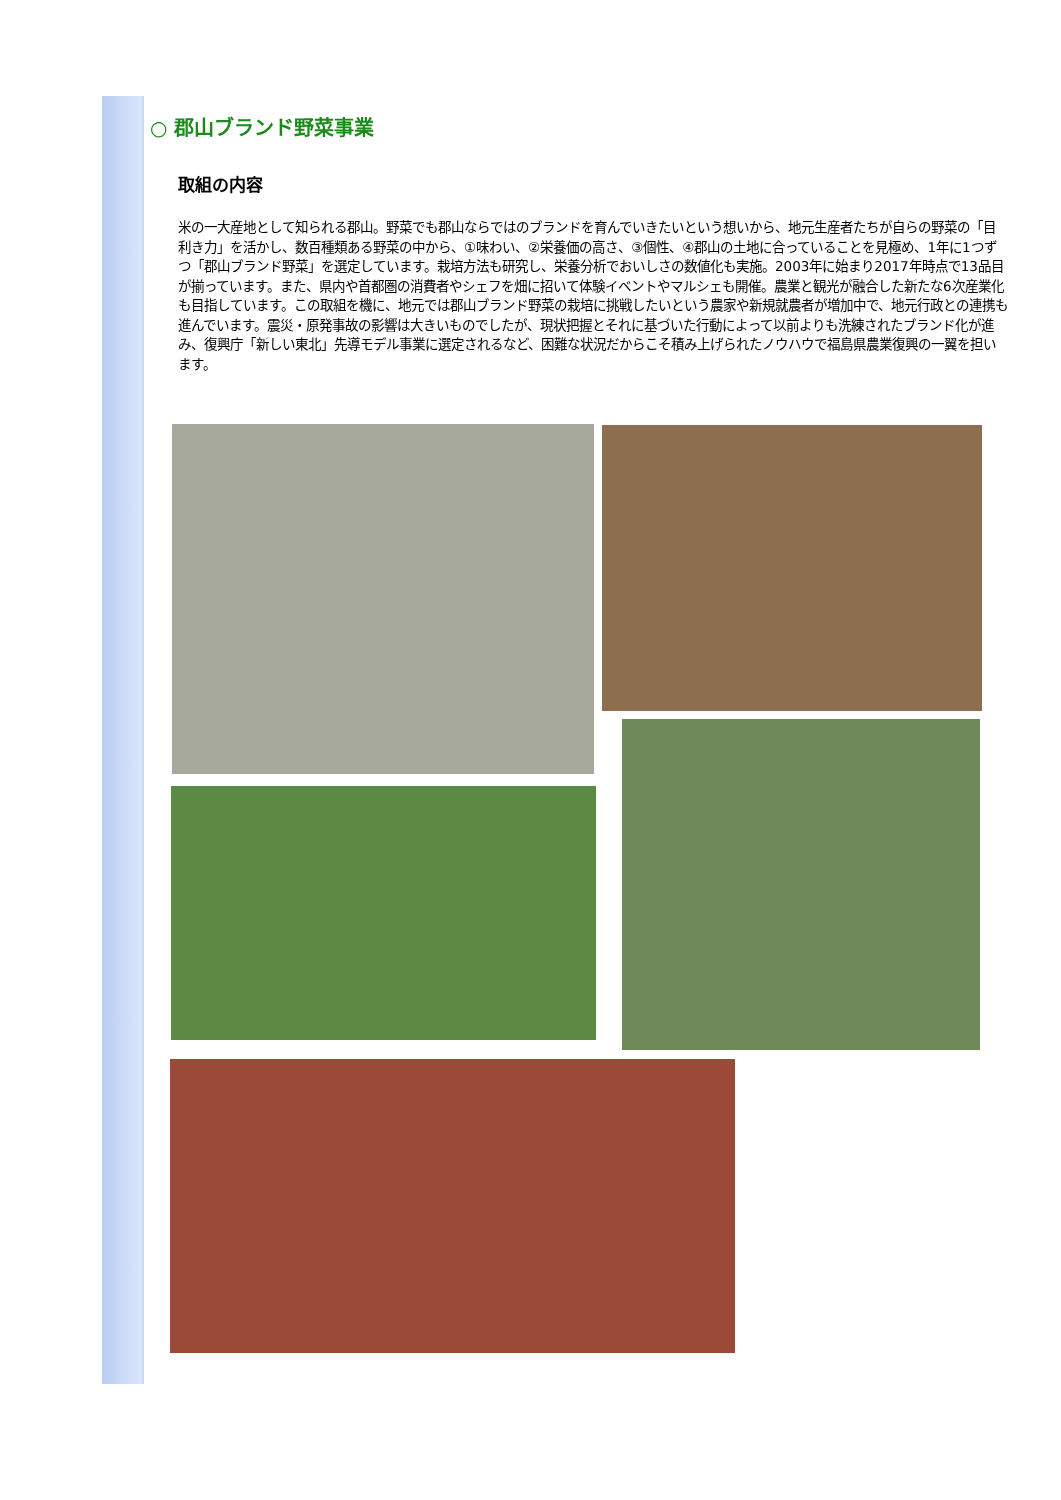○ 郡山ブランド野菜事業
取組の内容
米の一大産地として知られる郡山。野菜でも郡山ならではのブランドを育んでいきたいという想いから、地元生産者たちが自らの野菜の「目利き力」を活かし、数百種類ある野菜の中から、①味わい、②栄養価の高さ、③個性、④郡山の土地に合っていることを見極め、1年に1つずつ「郡山ブランド野菜」を選定しています。栽培方法も研究し、栄養分析でおいしさの数値化も実施。2003年に始まり2017年時点で13品目が揃っています。また、県内や首都圏の消費者やシェフを畑に招いて体験イベントやマルシェも開催。農業と観光が融合した新たな6次産業化も目指しています。この取組を機に、地元では郡山ブランド野菜の栽培に挑戦したいという農家や新規就農者が増加中で、地元行政との連携も進んでいます。震災・原発事故の影響は大きいものでしたが、現状把握とそれに基づいた行動によって以前よりも洗練されたブランド化が進み、復興庁「新しい東北」先導モデル事業に選定されるなど、困難な状況だからこそ積み上げられたノウハウで福島県農業復興の一翼を担います。